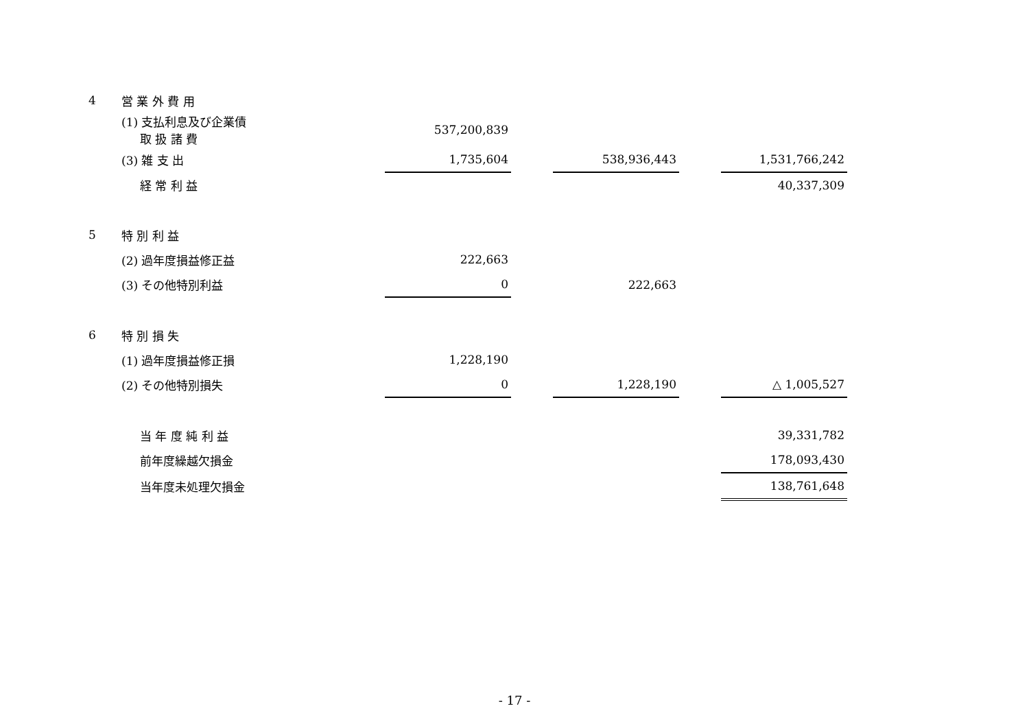| 4 | 営 業 外 費 用 | | | | | |
| | (1) 支払利息及び企業債 取 扱 諸 費 | 537,200,839 | | | | |
| | (3) 雑 支 出 | 1,735,604 | | 538,936,443 | | 1,531,766,242 |
| | 経 常 利 益 | | | | | 40,337,309 |
| 5 | 特 別 利 益 | | | | | |
| | (2) 過年度損益修正益 | 222,663 | | | | |
| | (3) その他特別利益 | 0 | | 222,663 | | |
| 6 | 特 別 損 失 | | | | | |
| | (1) 過年度損益修正損 | 1,228,190 | | | | |
| | (2) その他特別損失 | 0 | | 1,228,190 | | △ 1,005,527 |
| | 当 年 度 純 利 益 | | | | | 39,331,782 |
| | 前年度繰越欠損金 | | | | | 178,093,430 |
| | 当年度未処理欠損金 | | | | | 138,761,648 |
- 17 -